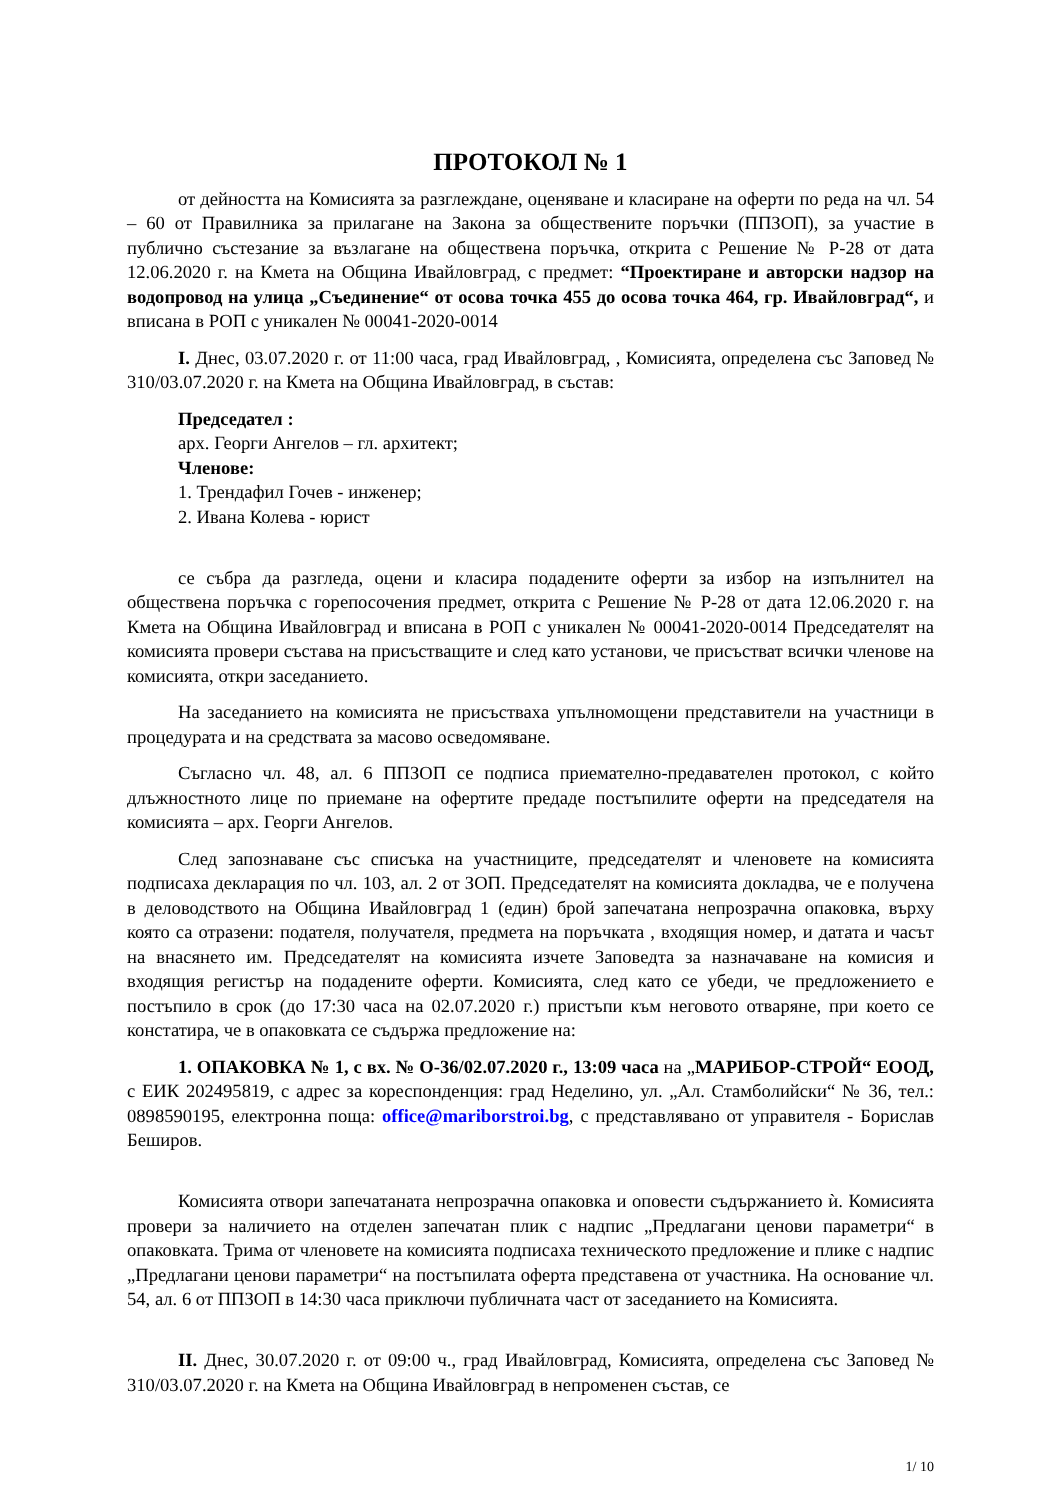ПРОТОКОЛ № 1
от дейността на Комисията за разглеждане, оценяване и класиране на оферти по реда на чл. 54 – 60 от Правилника за прилагане на Закона за обществените поръчки (ППЗОП), за участие в публично състезание за възлагане на обществена поръчка, открита с Решение № Р-28 от дата 12.06.2020 г. на Кмета на Община Ивайловград, с предмет: “Проектиране и авторски надзор на водопровод на улица „Съединение“ от осова точка 455 до осова точка 464, гр. Ивайловград“, и вписана в РОП с уникален № 00041-2020-0014
I. Днес, 03.07.2020 г. от 11:00 часа, град Ивайловград, , Комисията, определена със Заповед № 310/03.07.2020 г. на Кмета на Община Ивайловград, в състав:
Председател :
арх. Георги Ангелов – гл. архитект;
Членове:
1. Трендафил Гочев - инженер;
2. Ивана Колева - юрист
се събра да разгледа, оцени и класира подадените оферти за избор на изпълнител на обществена поръчка с горепосочения предмет, открита с Решение № Р-28 от дата 12.06.2020 г. на Кмета на Община Ивайловград и вписана в РОП с уникален № 00041-2020-0014 Председателят на комисията провери състава на присъстващите и след като установи, че присъстват всички членове на комисията, откри заседанието.
На заседанието на комисията не присъстваха упълномощени представители на участници в процедурата и на средствата за масово осведомяване.
Съгласно чл. 48, ал. 6 ППЗОП се подписа приемателно-предавателен протокол, с който длъжностното лице по приемане на офертите предаде постъпилите оферти на председателя на комисията – арх. Георги Ангелов.
След запознаване със списъка на участниците, председателят и членовете на комисията подписаха декларация по чл. 103, ал. 2 от ЗОП. Председателят на комисията докладва, че е получена в деловодството на Община Ивайловград 1 (един) брой запечатана непрозрачна опаковка, върху която са отразени: подателя, получателя, предмета на поръчката , входящия номер, и датата и часът на внасянето им. Председателят на комисията изчете Заповедта за назначаване на комисия и входящия регистър на подадените оферти. Комисията, след като се убеди, че предложението е постъпило в срок (до 17:30 часа на 02.07.2020 г.) пристъпи към неговото отваряне, при което се констатира, че в опаковката се съдържа предложение на:
1. ОПАКОВКА № 1, с вх. № О-36/02.07.2020 г., 13:09 часа на „МАРИБОР-СТРОЙ“ ЕООД, с ЕИК 202495819, с адрес за кореспонденция: град Неделино, ул. „Ал. Стамболийски“ № 36, тел.: 0898590195, електронна поща: office@mariborstroi.bg, с представлявано от управителя - Борислав Беширов.
Комисията отвори запечатаната непрозрачна опаковка и оповести съдържанието ѝ. Комисията провери за наличието на отделен запечатан плик с надпис „Предлагани ценови параметри“ в опаковката. Трима от членовете на комисията подписаха техническото предложение и плике с надпис „Предлагани ценови параметри“ на постъпилата оферта представена от участника. На основание чл. 54, ал. 6 от ППЗОП в 14:30 часа приключи публичната част от заседанието на Комисията.
II. Днес, 30.07.2020 г. от 09:00 ч., град Ивайловград, Комисията, определена със Заповед № 310/03.07.2020 г. на Кмета на Община Ивайловград в непроменен състав, се
1/ 10